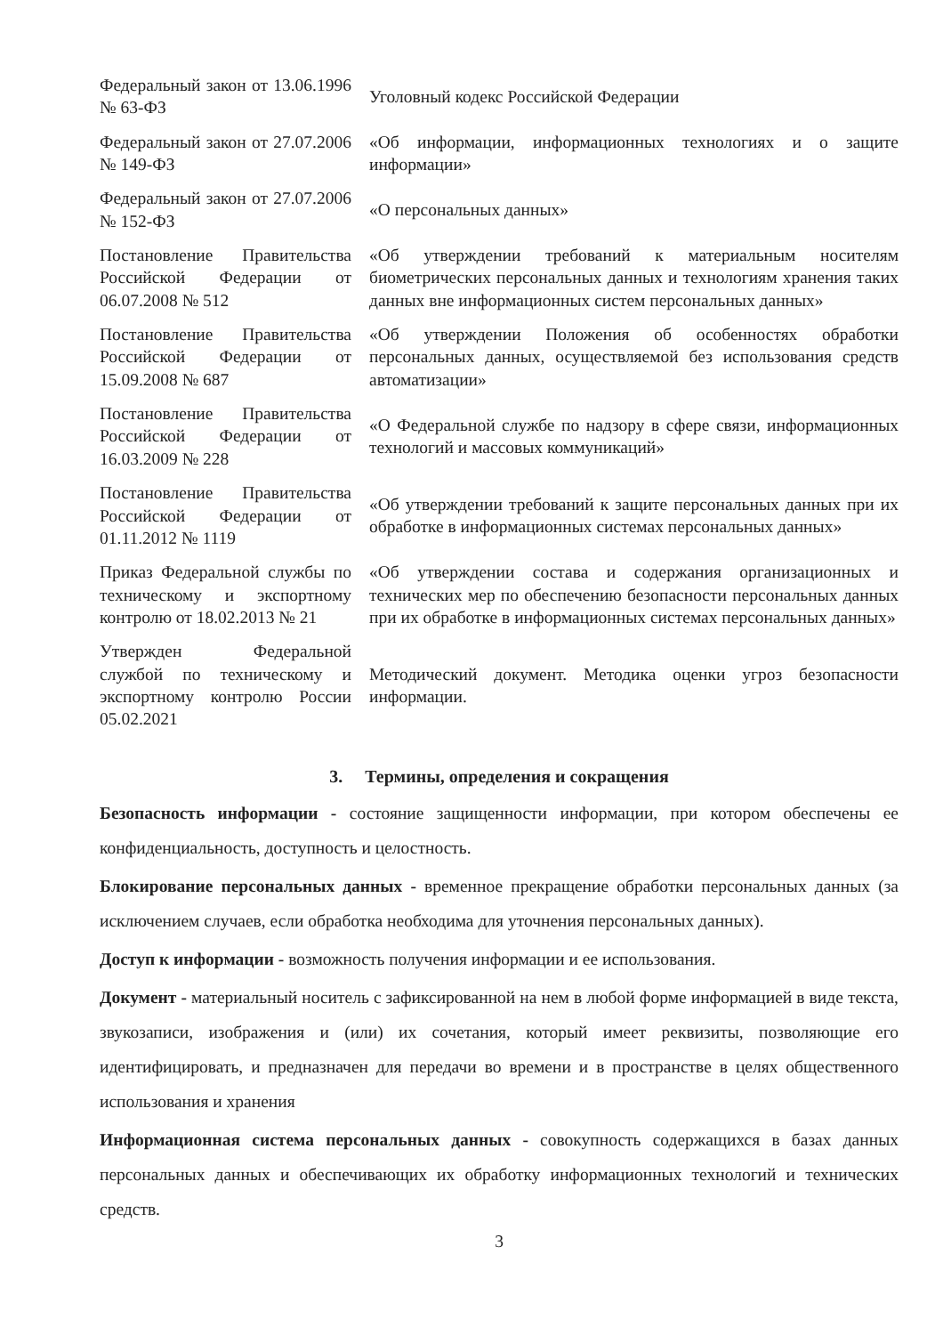| Федеральный закон от 13.06.1996 № 63-ФЗ | Уголовный кодекс Российской Федерации |
| Федеральный закон от 27.07.2006 № 149-ФЗ | «Об информации, информационных технологиях и о защите информации» |
| Федеральный закон от 27.07.2006 № 152-ФЗ | «О персональных данных» |
| Постановление Правительства Российской Федерации от 06.07.2008 № 512 | «Об утверждении требований к материальным носителям биометрических персональных данных и технологиям хранения таких данных вне информационных систем персональных данных» |
| Постановление Правительства Российской Федерации от 15.09.2008 № 687 | «Об утверждении Положения об особенностях обработки персональных данных, осуществляемой без использования средств автоматизации» |
| Постановление Правительства Российской Федерации от 16.03.2009 № 228 | «О Федеральной службе по надзору в сфере связи, информационных технологий и массовых коммуникаций» |
| Постановление Правительства Российской Федерации от 01.11.2012 № 1119 | «Об утверждении требований к защите персональных данных при их обработке в информационных системах персональных данных» |
| Приказ Федеральной службы по техническому и экспортному контролю от 18.02.2013 № 21 | «Об утверждении состава и содержания организационных и технических мер по обеспечению безопасности персональных данных при их обработке в информационных системах персональных данных» |
| Утвержден Федеральной службой по техническому и экспортному контролю России 05.02.2021 | Методический документ. Методика оценки угроз безопасности информации. |
3. Термины, определения и сокращения
Безопасность информации - состояние защищенности информации, при котором обеспечены ее конфиденциальность, доступность и целостность.
Блокирование персональных данных - временное прекращение обработки персональных данных (за исключением случаев, если обработка необходима для уточнения персональных данных).
Доступ к информации - возможность получения информации и ее использования.
Документ - материальный носитель с зафиксированной на нем в любой форме информацией в виде текста, звукозаписи, изображения и (или) их сочетания, который имеет реквизиты, позволяющие его идентифицировать, и предназначен для передачи во времени и в пространстве в целях общественного использования и хранения
Информационная система персональных данных - совокупность содержащихся в базах данных персональных данных и обеспечивающих их обработку информационных технологий и технических средств.
3